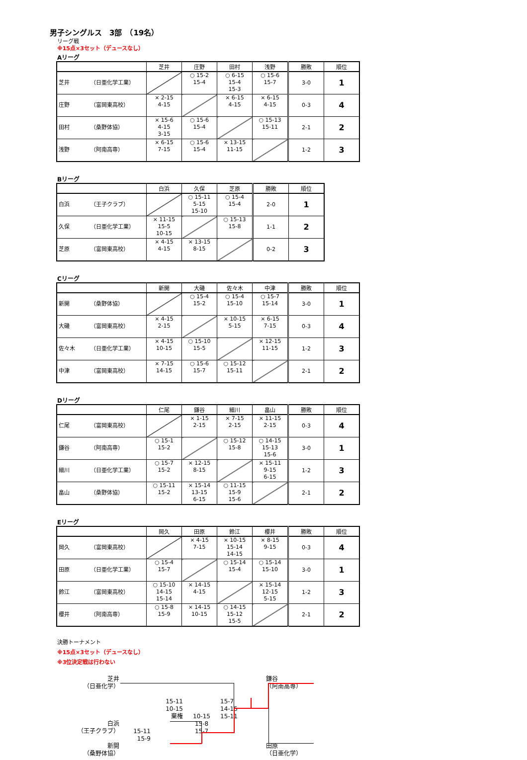男子シングルス　3部　（19名）
リーグ戦
※15点×3セット（デュースなし）
Aリーグ
| | 芝井 | 庄野 | 田村 | 浅野 | 勝敗 | 順位 |
| --- | --- | --- | --- | --- | --- | --- |
| 芝井 （日亜化学工業） | | ○ 15-2 15-4 | ○ 6-15 15-4 15-3 | ○ 15-6 15-7 | 3-0 | 1 |
| 庄野 （富岡東高校） | × 2-15 4-15 | | × 6-15 4-15 | × 6-15 4-15 | 0-3 | 4 |
| 田村 （桑野体協） | × 15-6 4-15 3-15 | ○ 15-6 15-4 | | ○ 15-13 15-11 | 2-1 | 2 |
| 浅野 （阿南高専） | × 6-15 7-15 | ○ 15-6 15-4 | × 13-15 11-15 | | 1-2 | 3 |
Bリーグ
| | 白浜 | 久保 | 芝原 | 勝敗 | 順位 |
| --- | --- | --- | --- | --- | --- |
| 白浜 （王子クラブ） | | ○ 15-11 5-15 15-10 | ○ 15-4 15-4 | 2-0 | 1 |
| 久保 （日亜化学工業） | × 11-15 15-5 10-15 | | ○ 15-13 15-8 | 1-1 | 2 |
| 芝原 （富岡東高校） | × 4-15 4-15 | × 13-15 8-15 | | 0-2 | 3 |
Cリーグ
| | 新開 | 大磯 | 佐々木 | 中津 | 勝敗 | 順位 |
| --- | --- | --- | --- | --- | --- | --- |
| 新開 （桑野体協） | | ○ 15-4 15-2 | ○ 15-4 15-10 | ○ 15-7 15-14 | 3-0 | 1 |
| 大磯 （富岡東高校） | × 4-15 2-15 | | × 10-15 5-15 | × 6-15 7-15 | 0-3 | 4 |
| 佐々木 （日亜化学工業） | × 4-15 10-15 | ○ 15-10 15-5 | | × 12-15 11-15 | 1-2 | 3 |
| 中津 （富岡東高校） | × 7-15 14-15 | ○ 15-6 15-7 | ○ 15-12 15-11 | | 2-1 | 2 |
Dリーグ
| | 仁尾 | 鎌谷 | 細川 | 畠山 | 勝敗 | 順位 |
| --- | --- | --- | --- | --- | --- | --- |
| 仁尾 （富岡東高校） | | × 1-15 2-15 | × 7-15 2-15 | × 11-15 2-15 | 0-3 | 4 |
| 鎌谷 （阿南高専） | ○ 15-1 15-2 | | ○ 15-12 15-8 | ○ 14-15 15-13 15-6 | 3-0 | 1 |
| 細川 （日亜化学工業） | ○ 15-7 15-2 | × 12-15 8-15 | | × 15-11 9-15 6-15 | 1-2 | 3 |
| 畠山 （桑野体協） | ○ 15-11 15-2 | × 15-14 13-15 6-15 | ○ 11-15 15-9 15-6 | | 2-1 | 2 |
Eリーグ
| | 岡久 | 田原 | 鈴江 | 櫻井 | 勝敗 | 順位 |
| --- | --- | --- | --- | --- | --- | --- |
| 岡久 （富岡東高校） | | × 4-15 7-15 | × 10-15 15-14 14-15 | × 8-15 9-15 | 0-3 | 4 |
| 田原 （日亜化学工業） | ○ 15-4 15-7 | | ○ 15-14 15-4 | ○ 15-14 15-10 | 3-0 | 1 |
| 鈴江 （富岡東高校） | ○ 15-10 14-15 15-14 | × 14-15 4-15 | | × 15-14 12-15 5-15 | 1-2 | 3 |
| 櫻井 （阿南高専） | ○ 15-8 15-9 | × 14-15 10-15 | ○ 14-15 15-12 15-5 | | 2-1 | 2 |
決勝トーナメント
※15点×3セット（デュースなし）
※3位決定戦は行わない
芝井
（日亜化学）
鎌谷
（阿南高専）
15-11
15-7
10-15
14-15
棄権
10-15
15-11
白浜
15-8
（王子クラブ）
15-11
15-7
新開
15-9
田原
（桑野体協）
（日亜化学）